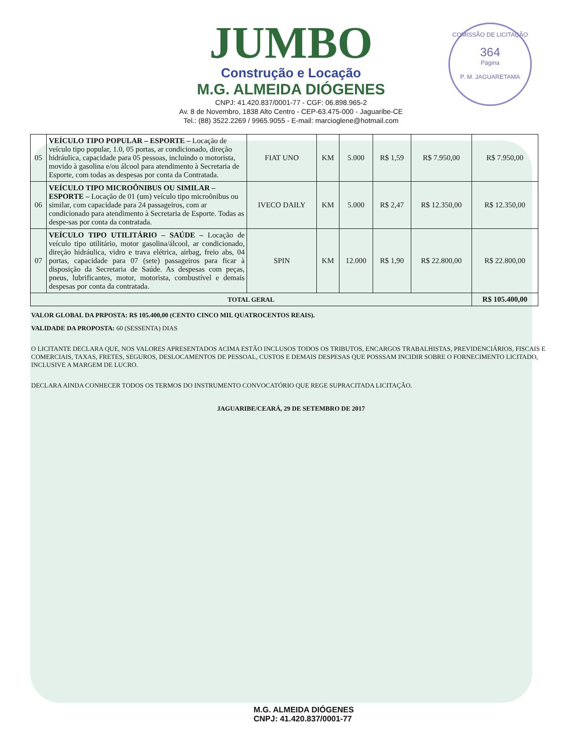COMISSÃO DE LICITAÇÃO
364
Página
P. M. JAGUARETAMA
JUMBO
Construção e Locação
M.G. ALMEIDA DIÓGENES
CNPJ: 41.420.837/0001-77 - CGF: 06.898.965-2
Av. 8 de Novembro, 1838 Alto Centro - CEP-63.475-000 - Jaguaribe-CE
Tel.: (88) 3522.2269 / 9965.9055 - E-mail: marcioglene@hotmail.com
| 05 | VEÍCULO TIPO POPULAR – ESPORTE – Locação de veículo tipo popular, 1.0, 05 portas, ar condicionado, direção hidráulica, capacidade para 05 pessoas, incluindo o motorista, movido à gasolina e/ou álcool para atendimento à Secretaria de Esporte, com todas as despesas por conta da Contratada. | FIAT UNO | KM | 5.000 | R$ 1,59 | R$ 7.950,00 | R$ 7.950,00 |
| 06 | VEÍCULO TIPO MICROÔNIBUS OU SIMILAR – ESPORTE – Locação de 01 (um) veículo tipo microônibus ou similar, com capacidade para 24 passageiros, com ar condicionado para atendimento à Secretaria de Esporte. Todas as despe-sas por conta da contratada. | IVECO DAILY | KM | 5.000 | R$ 2,47 | R$ 12.350,00 | R$ 12.350,00 |
| 07 | VEÍCULO TIPO UTILITÁRIO – SAÚDE – Locação de veículo tipo utilitário, motor gasolina/álcool, ar condicionado, direção hidráulica, vidro e trava elétrica, airbag, freio abs, 04 portas, capacidade para 07 (sete) passageiros para ficar à disposição da Secretaria de Saúde. As despesas com peças, pneus, lubrificantes, motor, motorista, combustível e demais despesas por conta da contratada. | SPIN | KM | 12.000 | R$ 1,90 | R$ 22.800,00 | R$ 22.800,00 |
| TOTAL GERAL | | | | | | | R$ 105.400,00 |
VALOR GLOBAL DA PRPOSTA: R$ 105.400,00 (CENTO CINCO MIL QUATROCENTOS REAIS).
VALIDADE DA PROPOSTA: 60 (SESSENTA) DIAS
O LICITANTE DECLARA QUE, NOS VALORES APRESENTADOS ACIMA ESTÃO INCLUSOS TODOS OS TRIBUTOS, ENCARGOS TRABALHISTAS, PREVIDENCIÁRIOS, FISCAIS E COMERCIAIS, TAXAS, FRETES, SEGUROS, DESLOCAMENTOS DE PESSOAL, CUSTOS E DEMAIS DESPESAS QUE POSSSAM INCIDIR SOBRE O FORNECIMENTO LICITADO, INCLUSIVE A MARGEM DE LUCRO.
DECLARA AINDA CONHECER TODOS OS TERMOS DO INSTRUMENTO CONVOCATÓRIO QUE REGE SUPRACITADA LICITAÇÃO.
JAGUARIBE/CEARÁ, 29 DE SETEMBRO DE 2017
M.G. ALMEIDA DIÓGENES
CNPJ: 41.420.837/0001-77